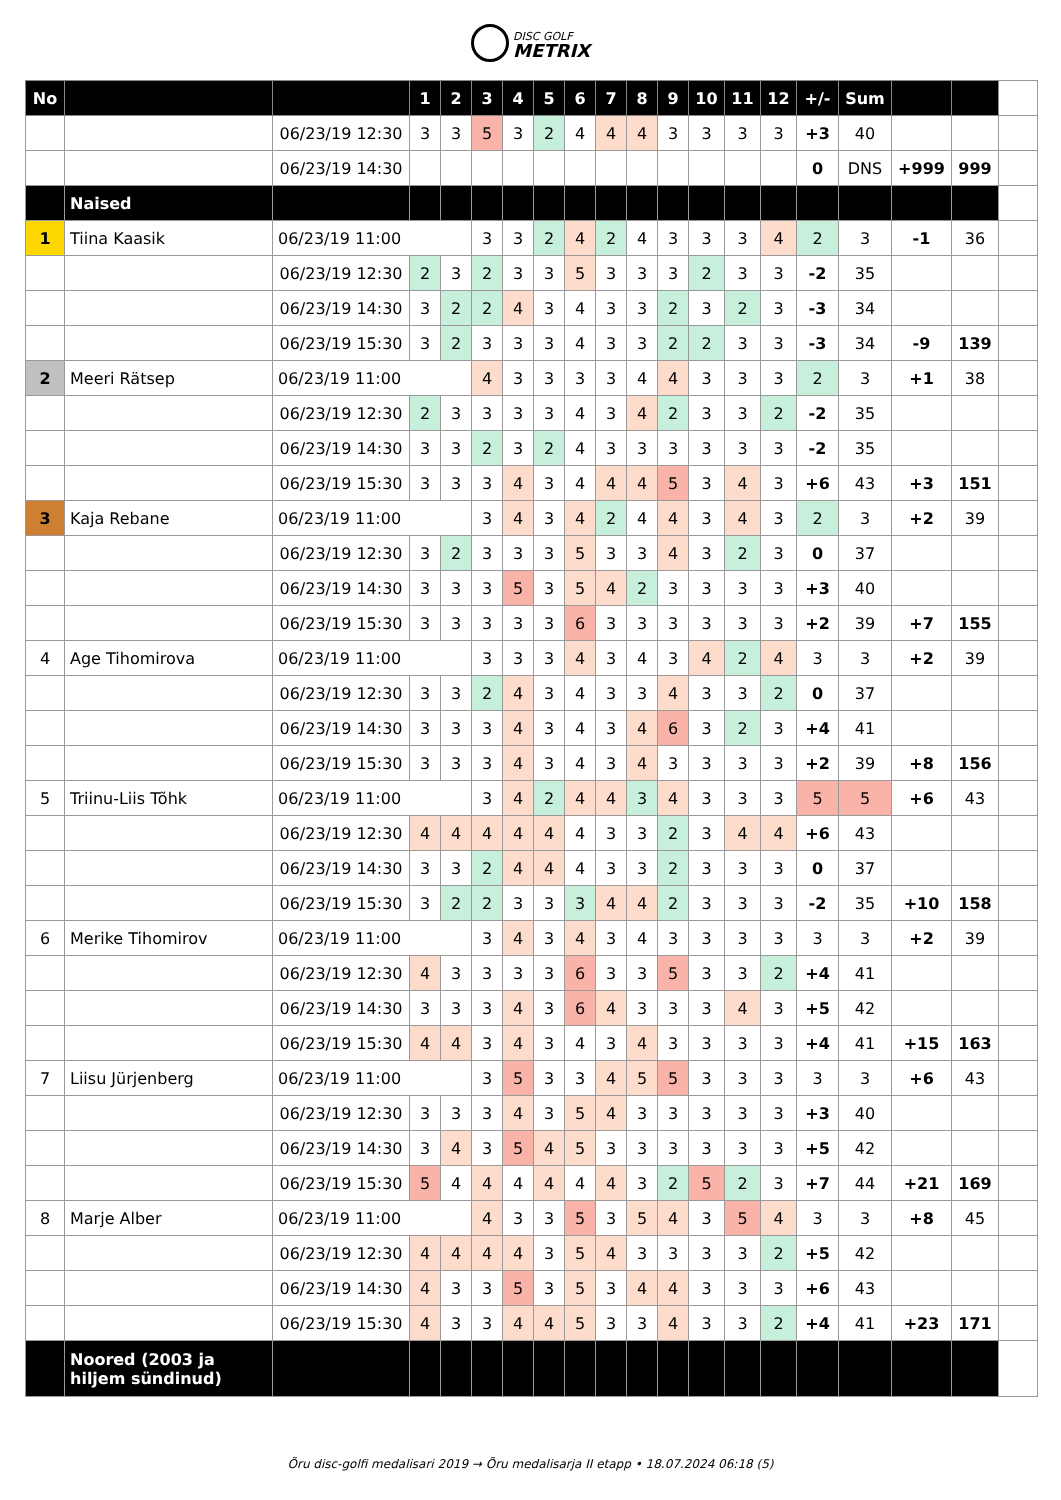DISC GOLF
METRIX
| No | | | 1 | 2 | 3 | 4 | 5 | 6 | 7 | 8 | 9 | 10 | 11 | 12 | +/- | Sum | | | |
| | | 06/23/19 12:30 | 3 | 3 | 5 | 3 | 2 | 4 | 4 | 4 | 3 | 3 | 3 | 3 | +3 | 40 | | | |
| | | 06/23/19 14:30 | | | | | | | | | | | | | 0 | DNS | +999 | 999 | |
| | Naised | | | | | | | | | | | | | | | | | | |
| 1 | Tiina Kaasik | 06/23/19 11:00 | | | 3 | 3 | 2 | 4 | 2 | 4 | 3 | 3 | 3 | 4 | 2 | 3 | -1 | 36 | |
| | | 06/23/19 12:30 | 2 | 3 | 2 | 3 | 3 | 5 | 3 | 3 | 3 | 2 | 3 | 3 | -2 | 35 | | | |
| | | 06/23/19 14:30 | 3 | 2 | 2 | 4 | 3 | 4 | 3 | 3 | 2 | 3 | 2 | 3 | -3 | 34 | | | |
| | | 06/23/19 15:30 | 3 | 2 | 3 | 3 | 3 | 4 | 3 | 3 | 2 | 2 | 3 | 3 | -3 | 34 | -9 | 139 | |
| 2 | Meeri Rätsep | 06/23/19 11:00 | | | 4 | 3 | 3 | 3 | 3 | 4 | 4 | 3 | 3 | 3 | 2 | 3 | +1 | 38 | |
| | | 06/23/19 12:30 | 2 | 3 | 3 | 3 | 3 | 4 | 3 | 4 | 2 | 3 | 3 | 2 | -2 | 35 | | | |
| | | 06/23/19 14:30 | 3 | 3 | 2 | 3 | 2 | 4 | 3 | 3 | 3 | 3 | 3 | 3 | -2 | 35 | | | |
| | | 06/23/19 15:30 | 3 | 3 | 3 | 4 | 3 | 4 | 4 | 4 | 5 | 3 | 4 | 3 | +6 | 43 | +3 | 151 | |
| 3 | Kaja Rebane | 06/23/19 11:00 | | | 3 | 4 | 3 | 4 | 2 | 4 | 4 | 3 | 4 | 3 | 2 | 3 | +2 | 39 | |
| | | 06/23/19 12:30 | 3 | 2 | 3 | 3 | 3 | 5 | 3 | 3 | 4 | 3 | 2 | 3 | 0 | 37 | | | |
| | | 06/23/19 14:30 | 3 | 3 | 3 | 5 | 3 | 5 | 4 | 2 | 3 | 3 | 3 | 3 | +3 | 40 | | | |
| | | 06/23/19 15:30 | 3 | 3 | 3 | 3 | 3 | 6 | 3 | 3 | 3 | 3 | 3 | 3 | +2 | 39 | +7 | 155 | |
| 4 | Age Tihomirova | 06/23/19 11:00 | | | 3 | 3 | 3 | 4 | 3 | 4 | 3 | 4 | 2 | 4 | 3 | 3 | +2 | 39 | |
| | | 06/23/19 12:30 | 3 | 3 | 2 | 4 | 3 | 4 | 3 | 3 | 4 | 3 | 3 | 2 | 0 | 37 | | | |
| | | 06/23/19 14:30 | 3 | 3 | 3 | 4 | 3 | 4 | 3 | 4 | 6 | 3 | 2 | 3 | +4 | 41 | | | |
| | | 06/23/19 15:30 | 3 | 3 | 3 | 4 | 3 | 4 | 3 | 4 | 3 | 3 | 3 | 3 | +2 | 39 | +8 | 156 | |
| 5 | Triinu-Liis Tõhk | 06/23/19 11:00 | | | 3 | 4 | 2 | 4 | 4 | 3 | 4 | 3 | 3 | 3 | 5 | 5 | +6 | 43 | |
| | | 06/23/19 12:30 | 4 | 4 | 4 | 4 | 4 | 4 | 3 | 3 | 2 | 3 | 4 | 4 | +6 | 43 | | | |
| | | 06/23/19 14:30 | 3 | 3 | 2 | 4 | 4 | 4 | 3 | 3 | 2 | 3 | 3 | 3 | 0 | 37 | | | |
| | | 06/23/19 15:30 | 3 | 2 | 2 | 3 | 3 | 3 | 4 | 4 | 2 | 3 | 3 | 3 | -2 | 35 | +10 | 158 | |
| 6 | Merike Tihomirov | 06/23/19 11:00 | | | 3 | 4 | 3 | 4 | 3 | 4 | 3 | 3 | 3 | 3 | 3 | 3 | +2 | 39 | |
| | | 06/23/19 12:30 | 4 | 3 | 3 | 3 | 3 | 6 | 3 | 3 | 5 | 3 | 3 | 2 | +4 | 41 | | | |
| | | 06/23/19 14:30 | 3 | 3 | 3 | 4 | 3 | 6 | 4 | 3 | 3 | 3 | 4 | 3 | +5 | 42 | | | |
| | | 06/23/19 15:30 | 4 | 4 | 3 | 4 | 3 | 4 | 3 | 4 | 3 | 3 | 3 | 3 | +4 | 41 | +15 | 163 | |
| 7 | Liisu Jürjenberg | 06/23/19 11:00 | | | 3 | 5 | 3 | 3 | 4 | 5 | 5 | 3 | 3 | 3 | 3 | 3 | +6 | 43 | |
| | | 06/23/19 12:30 | 3 | 3 | 3 | 4 | 3 | 5 | 4 | 3 | 3 | 3 | 3 | 3 | +3 | 40 | | | |
| | | 06/23/19 14:30 | 3 | 4 | 3 | 5 | 4 | 5 | 3 | 3 | 3 | 3 | 3 | 3 | +5 | 42 | | | |
| | | 06/23/19 15:30 | 5 | 4 | 4 | 4 | 4 | 4 | 4 | 3 | 2 | 5 | 2 | 3 | +7 | 44 | +21 | 169 | |
| 8 | Marje Alber | 06/23/19 11:00 | | | 4 | 3 | 3 | 5 | 3 | 5 | 4 | 3 | 5 | 4 | 3 | 3 | +8 | 45 | |
| | | 06/23/19 12:30 | 4 | 4 | 4 | 4 | 3 | 5 | 4 | 3 | 3 | 3 | 3 | 2 | +5 | 42 | | | |
| | | 06/23/19 14:30 | 4 | 3 | 3 | 5 | 3 | 5 | 3 | 4 | 4 | 3 | 3 | 3 | +6 | 43 | | | |
| | | 06/23/19 15:30 | 4 | 3 | 3 | 4 | 4 | 5 | 3 | 3 | 4 | 3 | 3 | 2 | +4 | 41 | +23 | 171 | |
| | Noored (2003 ja hiljem sündinud) | | | | | | | | | | | | | | | | | | |
Õru disc-golfi medalisari 2019 → Õru medalisarja II etapp • 18.07.2024 06:18 (5)